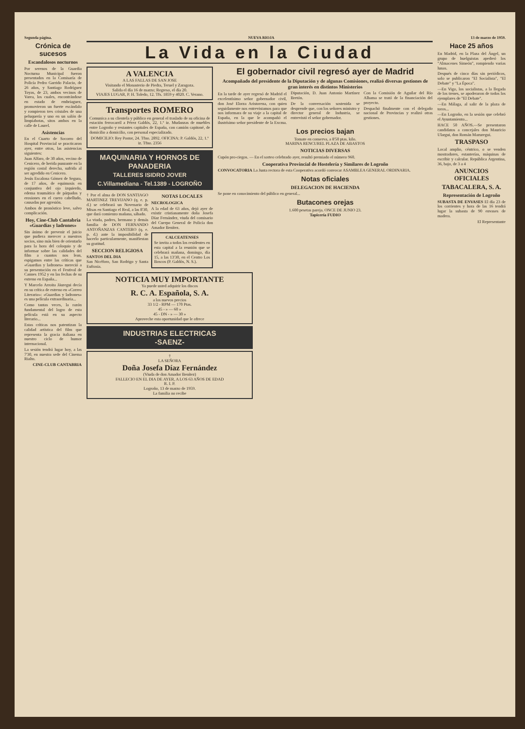Segunda página. NUEVA RIOJA 13 de marzo de 1959.
Crónica de sucesos
Escandalosos nocturnos
Por serenos de la Guardia Nocturna Municipal fueron presentados en la Comisaría de Policía Pedro Garrido Palacio, de 26 años, y Santiago Rodríguez Toyas, de 23, ambos vecinos de Varea, los cuales, encontrándose en estado de embriaguez, promovieron un fuerte escándalo y rompieron tres cristales de una peluquería y uno en un salón de limpiabotas, sitos ambos en la calle de Laurel.
Asistencias
En el Cuarto de Socorro del Hospital Provincial se practicaron ayer, entre otras, las asistencias siguientes:
Juan Alfaro, de 30 años, vecino de Cenicero, de herida punzante en la región costal derecha, sufrida al ser agredido en Cenicero.
Jesús Escalona Gómez de Segura, de 17 años, de equimosis en conjuntiva del ojo izquierdo, edema traumático de párpados y erosiones en el cuero cabelludo, causadas por agresión.
Ambos de pronóstico leve, salvo complicación.
Hoy, Cine-Club Cantabria «Guardias y ladrones»
Sin ánimo de prevenir el juicio que pudiera merecer a nuestros socios, sino más bien de orientarlo para la hora del coloquio y de informar sobre las calidades del film a cuantos nos lean, espigamos entre las críticas que «Guardias y ladrones» mereció a su presentación en el Festival de Cannes 1952 y en las fechas de su estreno en España...
Y Marcelo Arroita Jáuregui decía en su crítica de estreno en «Correo Literario»: «Guardias y ladrones» es una película extraordinaria...
Como tantas veces, la razón fundamental del logro de esta película está en su aspecto literario...
Estas críticas nos patentizan la calidad artística del film que representa la gracia italiana en nuestro ciclo de humor internacional.
La sesión tendrá lugar hoy, a las 7'30, en nuestra sede del Cinema Rialto.
CINE-CLUB CANTABRIA
La Vida en la Ciudad
A VALENCIA
A LAS FALLAS DE SAN JOSE
Visitando el Monasterio de Piedra, Teruel y Zaragoza.
Salida el día 16 de marzo; Regreso, el día 20.
VIAJES LUGAR, P. H. Toledo, 12. Tfs. 1859 y 4020. C. Verano.
Transportes ROMERO
Comunica a su clientela y público en general el traslado de su oficina de estación ferrocarril a Pérez Galdós, 22, 1.º iz. Mudanzas de muebles entre Logroño y restantes capitales de España, con camión capitoné, de domicilio a domicilio, con personal especializado.
DOMICILIO: Rey Pastor, 24. Tfno. 2892. OFICINA: P. Galdós, 22, 1.º iz. Tfno. 2356
MAQUINARIA Y HORNOS DE PANADERIA
TALLERES ISIDRO JOVER
C.Villamediana - Tel.1389 - LOGROÑO
† Por el alma de DON SANTIAGO MARTINEZ TREVIJANO (q. e. p. d.) se celebrará un Novenario de Misas en Santiago el Real, a las 8'30, que dará comienzo mañana, sábado.
La viuda, padres, hermano y demás familia de DON FERNANDO ANTOÑANZAS CANTERO (q. e. p. d.) ante la imposibilidad de hacerlo particularmente, manifiestan su gratitud.
SECCION RELIGIOSA
SANTOS DEL DIA
San Nicéforo, San Rodrigo y Santa Eufrasia.
NOTAS LOCALES
NECROLOGICA
A la edad de 63 años, dejó ayer de existir cristianamente doña Josefa Díaz Fernández, viuda del comisario del Cuerpo General de Policía don Amador Benítez.
CALCEATENSES
Se invita a todos los residentes en esta capital a la reunión que se celebrará mañana, domingo, día 15, a las 13'30, en el Centro Los Boscos (P. Galdós, N. S.).
El gobernador civil regresó ayer de Madrid
Acompañado del presidente de la Diputación y de algunas Comisiones, realizó diversas gestiones de gran interés en distintos Ministerios
En la tarde de ayer regresó de Madrid el excelentísimo señor gobernador civil, don José Elorza Aristorena, con quien seguidamente nos entrevistamos para que nos informara de su viaje a la capital de España, en la que le acompañó el ilustrísimo señor presidente de la Excma. Diputación, D. Juan Antonio Martínez Bretón.
De la conversación sostenida se desprende que, con los señores ministro y director general de Industria, se entrevistó el señor gobernador.
Con la Comisión de Aguilar del Río Alhama se trató de la financiación del proyecto.
Despachó finalmente con el delegado nacional de Provincias y realizó otras gestiones.
Los precios bajan
Tomate en conserva, a 8'50 ptas. kilo.
MARINA RENCUREL PLAZA DE ABASTOS
NOTICIAS DIVERSAS
Cupón pro-ciegos. — En el sorteo celebrado ayer, resultó premiado el número 960.
Cooperativa Provincial de Hostelería y Similares de Logroño
CONVOCATORIA La Junta rectora de esta Cooperativa acordó convocar ASAMBLEA GENERAL ORDINARIA.
Notas oficiales
DELEGACION DE HACIENDA
Se pone en conocimiento del público en general...
Butacones orejas
1.600 pesetas pareja. ONCE DE JUNIO 23.
Tapicería FUDIO
NOTICIA MUY IMPORTANTE
Ya puede usted adquirir los discos
R. C. A. Española, S. A.
a los nuevos precios
33 1/2 - RPM — 170 Ptas.
45 - » — 60 »
45 - DN - » — 30 »
Aproveche esta oportunidad que le ofrece
INDUSTRIAS ELECTRICAS
-SAENZ-
†
LA SEÑORA
Doña Josefa Díaz Fernández
(Viuda de don Amador Benítez)
FALLECIO EN EL DIA DE AYER, A LOS 63 AÑOS DE EDAD
R. I. P.
Logroño, 13 de marzo de 1959.
La familia no recibe
Hace 25 años
En Madrid, en la Plaza del Ángel, un grupo de huelguistas apedreó los "Almacenes Simeón", rompiendo varias lunas.
Después de cinco días sin periódicos, solo se publicaron "El Socialista", "El Debate" y "La Época".
—En Vigo, los socialistas, a la llegada de los trenes, se apoderaron de todos los ejemplares de "El Debate".
—En Málaga, al salir de la plaza de toros...
—En Logroño, en la sesión que celebró el Ayuntamiento...
HACE 50 AÑOS.—Se presentaron candidatos a concejales don Mauricio Ulargui, don Román Mazuregui.
TRASPASO
Local amplio, céntrico, o se venden mostradores, estanterías, máquinas de escribir y calcular. República Argentina, 36, bajo, de 3 a 4
ANUNCIOS OFICIALES
TABACALERA, S. A.
Representación de Logroño
SUBASTA DE ENVASES El día 23 de los corrientes y hora de las 16 tendrá lugar la subasta de 90 envases de madera.
El Representante